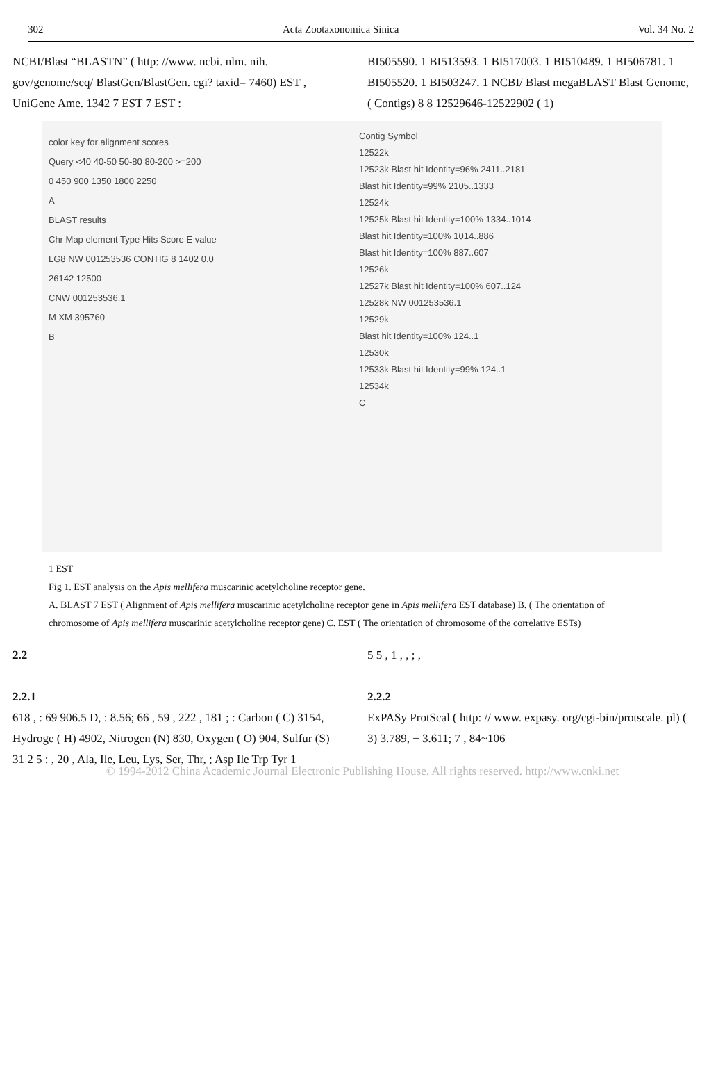302 Acta Zootaxonomica Sinica Vol. 34 No. 2
NCBI/Blast “BLASTN” ( http: //www. ncbi. nlm. nih. gov/genome/seq/ BlastGen/BlastGen. cgi? taxid= 7460) EST , UniGene Ame. 1342 7 EST 7 EST :
BI505590. 1 BI513593. 1 BI517003. 1 BI510489. 1 BI506781. 1 BI505520. 1 BI503247. 1 NCBI/ Blast megaBLAST Blast Genome, ( Contigs) 8 8 12529646-12522902 ( 1)
color key for alignment scores
Query <40 40-50 50-80 80-200 >=200
0 450 900 1350 1800 2250
A
BLAST results
Chr Map element Type Hits Score E value
LG8 NW 001253536 CONTIG 8 1402 0.0
26142 12500
CNW 001253536.1
M XM 395760
B
Contig Symbol
12522k
12523k Blast hit Identity=96% 2411..2181
Blast hit Identity=99% 2105..1333
12524k
12525k Blast hit Identity=100% 1334..1014
Blast hit Identity=100% 1014..886
Blast hit Identity=100% 887..607
12526k
12527k Blast hit Identity=100% 607..124
12528k NW 001253536.1
12529k
Blast hit Identity=100% 124..1
12530k
12533k Blast hit Identity=99% 124..1
12534k
C
1 EST
Fig 1. EST analysis on the Apis mellifera muscarinic acetylcholine receptor gene.
A. BLAST 7 EST ( Alignment of Apis mellifera muscarinic acetylcholine receptor gene in Apis mellifera EST database) B. ( The orientation of chromosome of Apis mellifera muscarinic acetylcholine receptor gene) C. EST ( The orientation of chromosome of the correlative ESTs)
2.2
2.2.1
618 , : 69 906.5 D, : 8.56; 66 , 59 , 222 , 181 ; : Carbon ( C) 3154, Hydroge ( H) 4902, Nitrogen (N) 830, Oxygen ( O) 904, Sulfur (S) 31 2 5 : , 20 , Ala, Ile, Leu, Lys, Ser, Thr, ; Asp Ile Trp Tyr 1
5 5 , 1 , , ; ,
2.2.2
ExPASy ProtScal ( http: // www. expasy. org/cgi-bin/protscale. pl) ( 3) 3.789, − 3.611; 7 , 84~106
© 1994-2012 China Academic Journal Electronic Publishing House. All rights reserved. http://www.cnki.net